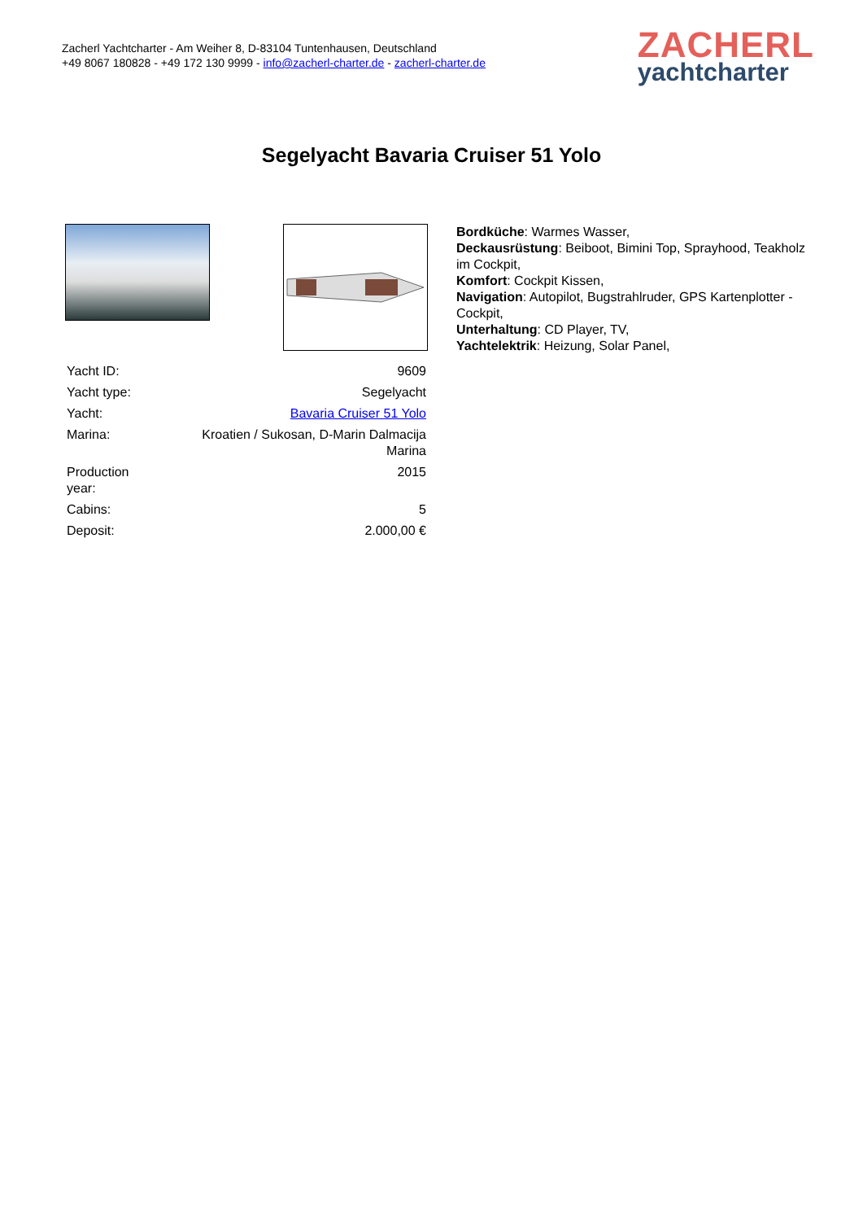Zacherl Yachtcharter - Am Weiher 8, D-83104 Tuntenhausen, Deutschland
+49 8067 180828 - +49 172 130 9999 - info@zacherl-charter.de - zacherl-charter.de
ZACHERL
yachtcharter
Segelyacht Bavaria Cruiser 51 Yolo
| Yacht ID: | 9609 |
| Yacht type: | Segelyacht |
| Yacht: | Bavaria Cruiser 51 Yolo |
| Marina: | Kroatien / Sukosan, D-Marin Dalmacija Marina |
| Production year: | 2015 |
| Cabins: | 5 |
| Deposit: | 2.000,00 € |
Bordküche: Warmes Wasser,
Deckausrüstung: Beiboot, Bimini Top, Sprayhood, Teakholz im Cockpit,
Komfort: Cockpit Kissen,
Navigation: Autopilot, Bugstrahlruder, GPS Kartenplotter - Cockpit,
Unterhaltung: CD Player, TV,
Yachtelektrik: Heizung, Solar Panel,